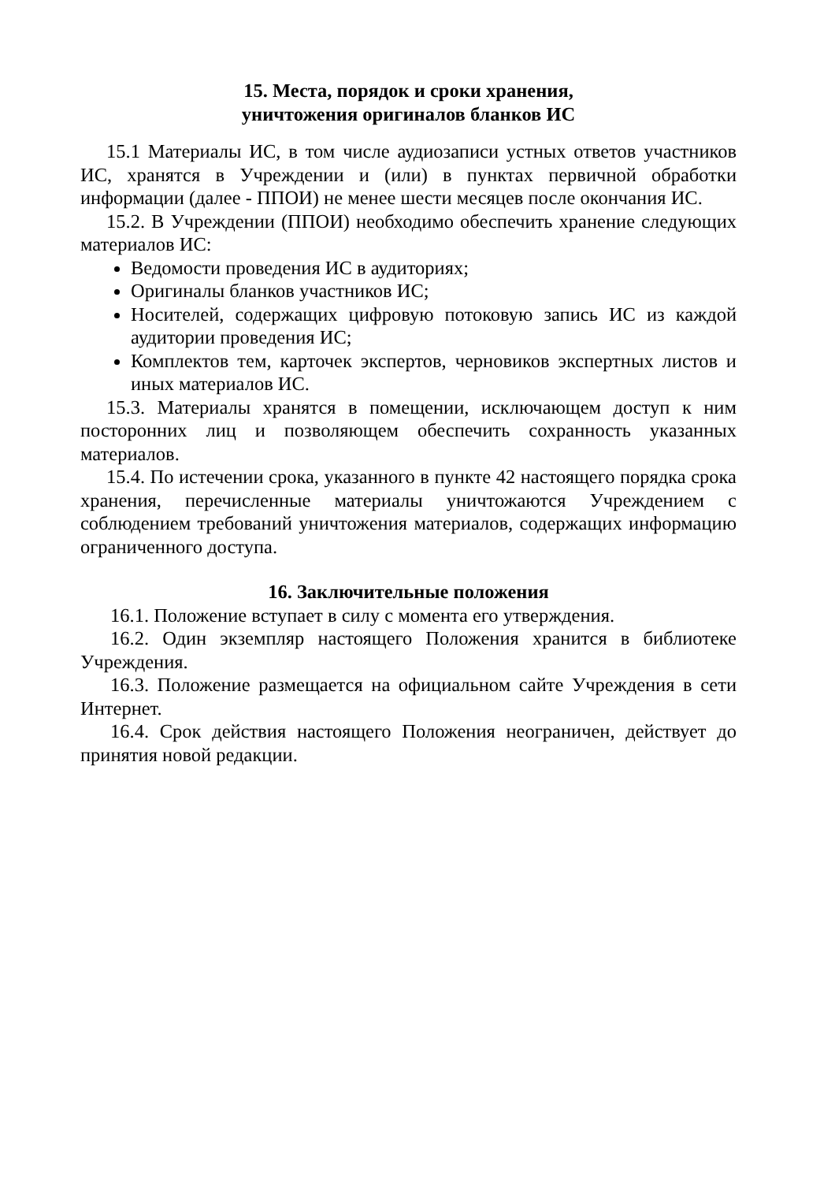15. Места, порядок и сроки хранения,
уничтожения оригиналов бланков ИС
15.1 Материалы ИС, в том числе аудиозаписи устных ответов участников ИС, хранятся в Учреждении и (или) в пунктах первичной обработки информации (далее - ППОИ) не менее шести месяцев после окончания ИС.
15.2. В Учреждении (ППОИ) необходимо обеспечить хранение следующих материалов ИС:
Ведомости проведения ИС в аудиториях;
Оригиналы бланков участников ИС;
Носителей, содержащих цифровую потоковую запись ИС из каждой аудитории проведения ИС;
Комплектов тем, карточек экспертов, черновиков экспертных листов и иных материалов ИС.
15.3. Материалы хранятся в помещении, исключающем доступ к ним посторонних лиц и позволяющем обеспечить сохранность указанных материалов.
15.4. По истечении срока, указанного в пункте 42 настоящего порядка срока хранения, перечисленные материалы уничтожаются Учреждением с соблюдением требований уничтожения материалов, содержащих информацию ограниченного доступа.
16. Заключительные положения
16.1. Положение вступает в силу с момента его утверждения.
16.2. Один экземпляр настоящего Положения хранится в библиотеке Учреждения.
16.3. Положение размещается на официальном сайте Учреждения в сети Интернет.
16.4. Срок действия настоящего Положения неограничен, действует до принятия новой редакции.